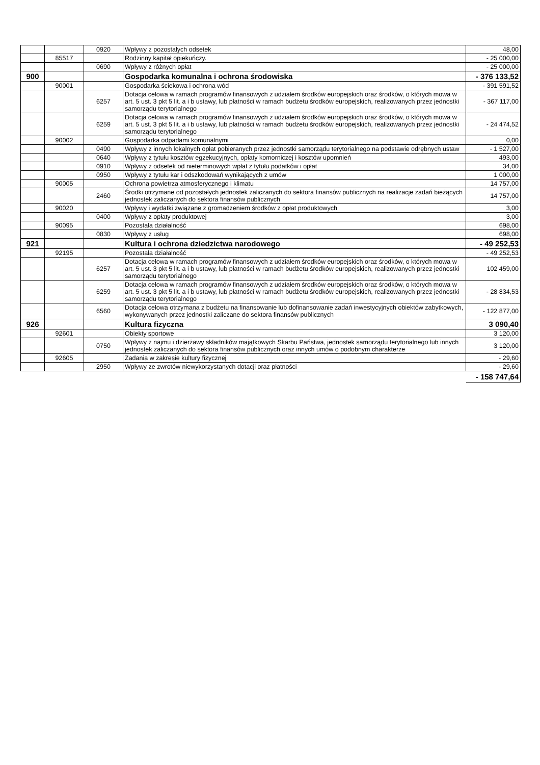| | | 0920 | Wpływy z pozostałych odsetek | 48,00 |
| | 85517 | | Rodzinny kapitał opiekuńczy. | - 25 000,00 |
| | | 0690 | Wpływy z różnych opłat | - 25 000,00 |
| 900 | | | Gospodarka komunalna i ochrona środowiska | - 376 133,52 |
| | 90001 | | Gospodarka ściekowa i ochrona wód | - 391 591,52 |
| | | 6257 | Dotacja celowa w ramach programów finansowych z udziałem środków europejskich oraz środków, o których mowa w art. 5 ust. 3 pkt 5 lit. a i b ustawy, lub płatności w ramach budżetu środków europejskich, realizowanych przez jednostki samorządu terytorialnego | - 367 117,00 |
| | | 6259 | Dotacja celowa w ramach programów finansowych z udziałem środków europejskich oraz środków, o których mowa w art. 5 ust. 3 pkt 5 lit. a i b ustawy, lub płatności w ramach budżetu środków europejskich, realizowanych przez jednostki samorządu terytorialnego | - 24 474,52 |
| | 90002 | | Gospodarka odpadami komunalnymi | 0,00 |
| | | 0490 | Wpływy z innych lokalnych opłat pobieranych przez jednostki samorządu terytorialnego na podstawie odrębnych ustaw | - 1 527,00 |
| | | 0640 | Wpływy z tytułu kosztów egzekucyjnych, opłaty komorniczej i kosztów upomnień | 493,00 |
| | | 0910 | Wpływy z odsetek od nieterminowych wpłat z tytułu podatków i opłat | 34,00 |
| | | 0950 | Wpływy z tytułu kar i odszkodowań wynikających z umów | 1 000,00 |
| | 90005 | | Ochrona powietrza atmosferycznego i klimatu | 14 757,00 |
| | | 2460 | Środki otrzymane od pozostałych jednostek zaliczanych do sektora finansów publicznych na realizacje zadań bieżących jednostek zaliczanych do sektora finansów publicznych | 14 757,00 |
| | 90020 | | Wpływy i wydatki związane z gromadzeniem środków z opłat produktowych | 3,00 |
| | | 0400 | Wpływy z opłaty produktowej | 3,00 |
| | 90095 | | Pozostała działalność | 698,00 |
| | | 0830 | Wpływy z usług | 698,00 |
| 921 | | | Kultura i ochrona dziedzictwa narodowego | - 49 252,53 |
| | 92195 | | Pozostała działalność | - 49 252,53 |
| | | 6257 | Dotacja celowa w ramach programów finansowych z udziałem środków europejskich oraz środków, o których mowa w art. 5 ust. 3 pkt 5 lit. a i b ustawy, lub płatności w ramach budżetu środków europejskich, realizowanych przez jednostki samorządu terytorialnego | 102 459,00 |
| | | 6259 | Dotacja celowa w ramach programów finansowych z udziałem środków europejskich oraz środków, o których mowa w art. 5 ust. 3 pkt 5 lit. a i b ustawy, lub płatności w ramach budżetu środków europejskich, realizowanych przez jednostki samorządu terytorialnego | - 28 834,53 |
| | | 6560 | Dotacja celowa otrzymana z budżetu na finansowanie lub dofinansowanie zadań inwestycyjnych obiektów zabytkowych, wykonywanych przez jednostki zaliczane do sektora finansów publicznych | - 122 877,00 |
| 926 | | | Kultura fizyczna | 3 090,40 |
| | 92601 | | Obiekty sportowe | 3 120,00 |
| | | 0750 | Wpływy z najmu i dzierżawy składników majątkowych Skarbu Państwa, jednostek samorządu terytorialnego lub innych jednostek zaliczanych do sektora finansów publicznych oraz innych umów o podobnym charakterze | 3 120,00 |
| | 92605 | | Zadania w zakresie kultury fizycznej | - 29,60 |
| | | 2950 | Wpływy ze zwrotów niewykorzystanych dotacji oraz płatności | - 29,60 |
- 158 747,64